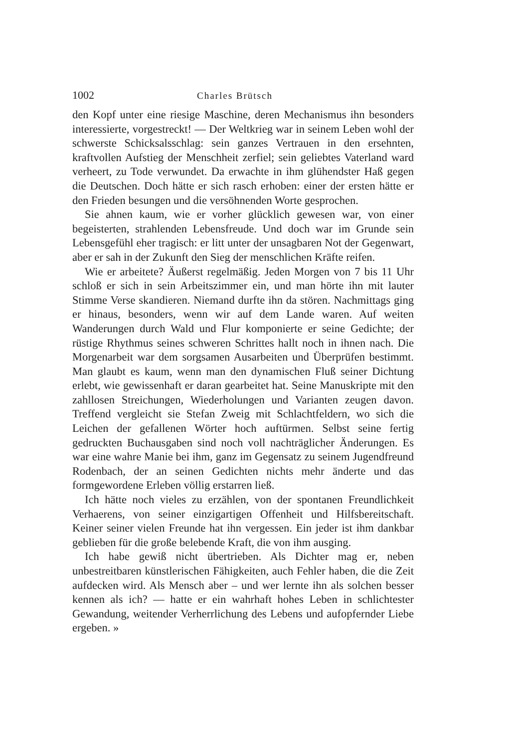1002 Charles Brütsch
den Kopf unter eine riesige Maschine, deren Mechanismus ihn besonders interessierte, vorgestreckt! — Der Weltkrieg war in seinem Leben wohl der schwerste Schicksalsschlag: sein ganzes Vertrauen in den ersehnten, kraftvollen Aufstieg der Menschheit zerfiel; sein geliebtes Vaterland ward verheert, zu Tode verwundet. Da erwachte in ihm glühendster Haß gegen die Deutschen. Doch hätte er sich rasch erhoben: einer der ersten hätte er den Frieden besungen und die versöhnenden Worte gesprochen.
Sie ahnen kaum, wie er vorher glücklich gewesen war, von einer begeisterten, strahlenden Lebensfreude. Und doch war im Grunde sein Lebensgefühl eher tragisch: er litt unter der unsagbaren Not der Gegenwart, aber er sah in der Zukunft den Sieg der menschlichen Kräfte reifen.
Wie er arbeitete? Äußerst regelmäßig. Jeden Morgen von 7 bis 11 Uhr schloß er sich in sein Arbeitszimmer ein, und man hörte ihn mit lauter Stimme Verse skandieren. Niemand durfte ihn da stören. Nachmittags ging er hinaus, besonders, wenn wir auf dem Lande waren. Auf weiten Wanderungen durch Wald und Flur komponierte er seine Gedichte; der rüstige Rhythmus seines schweren Schrittes hallt noch in ihnen nach. Die Morgenarbeit war dem sorgsamen Ausarbeiten und Überprüfen bestimmt. Man glaubt es kaum, wenn man den dynamischen Fluß seiner Dichtung erlebt, wie gewissenhaft er daran gearbeitet hat. Seine Manuskripte mit den zahllosen Streichungen, Wiederholungen und Varianten zeugen davon. Treffend vergleicht sie Stefan Zweig mit Schlachtfeldern, wo sich die Leichen der gefallenen Wörter hoch auftürmen. Selbst seine fertig gedruckten Buchausgaben sind noch voll nachträglicher Änderungen. Es war eine wahre Manie bei ihm, ganz im Gegensatz zu seinem Jugendfreund Rodenbach, der an seinen Gedichten nichts mehr änderte und das formgewordene Erleben völlig erstarren ließ.
Ich hätte noch vieles zu erzählen, von der spontanen Freundlichkeit Verhaerens, von seiner einzigartigen Offenheit und Hilfsbereitschaft. Keiner seiner vielen Freunde hat ihn vergessen. Ein jeder ist ihm dankbar geblieben für die große belebende Kraft, die von ihm ausging.
Ich habe gewiß nicht übertrieben. Als Dichter mag er, neben unbestreitbaren künstlerischen Fähigkeiten, auch Fehler haben, die die Zeit aufdecken wird. Als Mensch aber – und wer lernte ihn als solchen besser kennen als ich? — hatte er ein wahrhaft hohes Leben in schlichtester Gewandung, weitender Verherrlichung des Lebens und aufopfernder Liebe ergeben. »